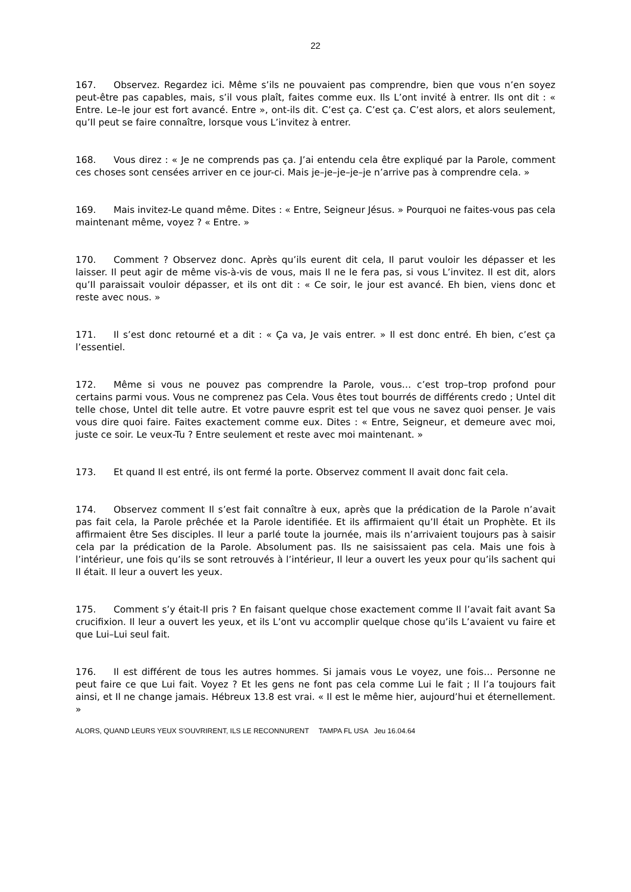22
167. Observez. Regardez ici. Même s’ils ne pouvaient pas comprendre, bien que vous n’en soyez peut-être pas capables, mais, s’il vous plaît, faites comme eux. Ils L’ont invité à entrer. Ils ont dit : « Entre. Le–le jour est fort avancé. Entre », ont-ils dit. C’est ça. C’est ça. C’est alors, et alors seulement, qu’Il peut se faire connaître, lorsque vous L’invitez à entrer.
168. Vous direz : « Je ne comprends pas ça. J’ai entendu cela être expliqué par la Parole, comment ces choses sont censées arriver en ce jour-ci. Mais je–je–je–je–je n’arrive pas à comprendre cela. »
169. Mais invitez-Le quand même. Dites : « Entre, Seigneur Jésus. » Pourquoi ne faites-vous pas cela maintenant même, voyez ? « Entre. »
170. Comment ? Observez donc. Après qu’ils eurent dit cela, Il parut vouloir les dépasser et les laisser. Il peut agir de même vis-à-vis de vous, mais Il ne le fera pas, si vous L’invitez. Il est dit, alors qu’Il paraissait vouloir dépasser, et ils ont dit : « Ce soir, le jour est avancé. Eh bien, viens donc et reste avec nous. »
171. Il s’est donc retourné et a dit : « Ça va, Je vais entrer. » Il est donc entré. Eh bien, c’est ça l’essentiel.
172. Même si vous ne pouvez pas comprendre la Parole, vous… c’est trop–trop profond pour certains parmi vous. Vous ne comprenez pas Cela. Vous êtes tout bourrés de différents credo ; Untel dit telle chose, Untel dit telle autre. Et votre pauvre esprit est tel que vous ne savez quoi penser. Je vais vous dire quoi faire. Faites exactement comme eux. Dites : « Entre, Seigneur, et demeure avec moi, juste ce soir. Le veux-Tu ? Entre seulement et reste avec moi maintenant. »
173. Et quand Il est entré, ils ont fermé la porte. Observez comment Il avait donc fait cela.
174. Observez comment Il s’est fait connaître à eux, après que la prédication de la Parole n’avait pas fait cela, la Parole prêchée et la Parole identifiée. Et ils affirmaient qu’Il était un Prophète. Et ils affirmaient être Ses disciples. Il leur a parlé toute la journée, mais ils n’arrivaient toujours pas à saisir cela par la prédication de la Parole. Absolument pas. Ils ne saisissaient pas cela. Mais une fois à l’intérieur, une fois qu’ils se sont retrouvés à l’intérieur, Il leur a ouvert les yeux pour qu’ils sachent qui Il était. Il leur a ouvert les yeux.
175. Comment s’y était-Il pris ? En faisant quelque chose exactement comme Il l’avait fait avant Sa crucifixion. Il leur a ouvert les yeux, et ils L’ont vu accomplir quelque chose qu’ils L’avaient vu faire et que Lui–Lui seul fait.
176. Il est différent de tous les autres hommes. Si jamais vous Le voyez, une fois… Personne ne peut faire ce que Lui fait. Voyez ? Et les gens ne font pas cela comme Lui le fait ; Il l’a toujours fait ainsi, et Il ne change jamais. Hébreux 13.8 est vrai. « Il est le même hier, aujourd’hui et éternellement. »
ALORS, QUAND LEURS YEUX S’OUVRIRENT, ILS LE RECONNURENT TAMPA FL USA Jeu 16.04.64